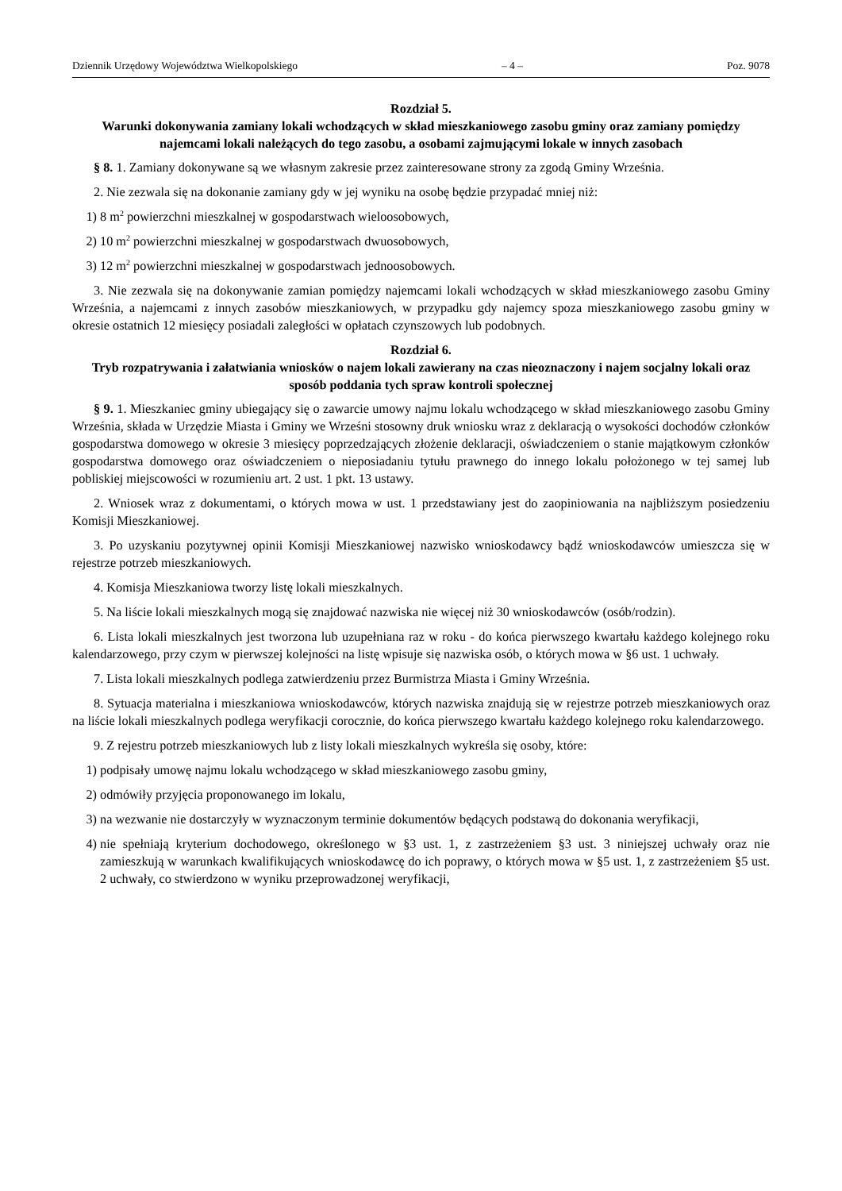Dziennik Urzędowy Województwa Wielkopolskiego – 4 – Poz. 9078
Rozdział 5.
Warunki dokonywania zamiany lokali wchodzących w skład mieszkaniowego zasobu gminy oraz zamiany pomiędzy najemcami lokali należących do tego zasobu, a osobami zajmującymi lokale w innych zasobach
§ 8. 1. Zamiany dokonywane są we własnym zakresie przez zainteresowane strony za zgodą Gminy Września.
2. Nie zezwala się na dokonanie zamiany gdy w jej wyniku na osobę będzie przypadać mniej niż:
1) 8 m<sup>2</sup> powierzchni mieszkalnej w gospodarstwach wieloosobowych,
2) 10 m<sup>2</sup> powierzchni mieszkalnej w gospodarstwach dwuosobowych,
3) 12 m<sup>2</sup> powierzchni mieszkalnej w gospodarstwach jednoosobowych.
3. Nie zezwala się na dokonywanie zamian pomiędzy najemcami lokali wchodzących w skład mieszkaniowego zasobu Gminy Września, a najemcami z innych zasobów mieszkaniowych, w przypadku gdy najemcy spoza mieszkaniowego zasobu gminy w okresie ostatnich 12 miesięcy posiadali zaległości w opłatach czynszowych lub podobnych.
Rozdział 6.
Tryb rozpatrywania i załatwiania wniosków o najem lokali zawierany na czas nieoznaczony i najem socjalny lokali oraz sposób poddania tych spraw kontroli społecznej
§ 9. 1. Mieszkaniec gminy ubiegający się o zawarcie umowy najmu lokalu wchodzącego w skład mieszkaniowego zasobu Gminy Września, składa w Urzędzie Miasta i Gminy we Wrześni stosowny druk wniosku wraz z deklaracją o wysokości dochodów członków gospodarstwa domowego w okresie 3 miesięcy poprzedzających złożenie deklaracji, oświadczeniem o stanie majątkowym członków gospodarstwa domowego oraz oświadczeniem o nieposiadaniu tytułu prawnego do innego lokalu położonego w tej samej lub pobliskiej miejscowości w rozumieniu art. 2 ust. 1 pkt. 13 ustawy.
2. Wniosek wraz z dokumentami, o których mowa w ust. 1 przedstawiany jest do zaopiniowania na najbliższym posiedzeniu Komisji Mieszkaniowej.
3. Po uzyskaniu pozytywnej opinii Komisji Mieszkaniowej nazwisko wnioskodawcy bądź wnioskodawców umieszcza się w rejestrze potrzeb mieszkaniowych.
4. Komisja Mieszkaniowa tworzy listę lokali mieszkalnych.
5. Na liście lokali mieszkalnych mogą się znajdować nazwiska nie więcej niż 30 wnioskodawców (osób/rodzin).
6. Lista lokali mieszkalnych jest tworzona lub uzupełniana raz w roku - do końca pierwszego kwartału każdego kolejnego roku kalendarzowego, przy czym w pierwszej kolejności na listę wpisuje się nazwiska osób, o których mowa w §6 ust. 1 uchwały.
7. Lista lokali mieszkalnych podlega zatwierdzeniu przez Burmistrza Miasta i Gminy Września.
8. Sytuacja materialna i mieszkaniowa wnioskodawców, których nazwiska znajdują się w rejestrze potrzeb mieszkaniowych oraz na liście lokali mieszkalnych podlega weryfikacji corocznie, do końca pierwszego kwartału każdego kolejnego roku kalendarzowego.
9. Z rejestru potrzeb mieszkaniowych lub z listy lokali mieszkalnych wykreśla się osoby, które:
1) podpisały umowę najmu lokalu wchodzącego w skład mieszkaniowego zasobu gminy,
2) odmówiły przyjęcia proponowanego im lokalu,
3) na wezwanie nie dostarczyły w wyznaczonym terminie dokumentów będących podstawą do dokonania weryfikacji,
4) nie spełniają kryterium dochodowego, określonego w §3 ust. 1, z zastrzeżeniem §3 ust. 3 niniejszej uchwały oraz nie zamieszkują w warunkach kwalifikujących wnioskodawcę do ich poprawy, o których mowa w §5 ust. 1, z zastrzeżeniem §5 ust. 2 uchwały, co stwierdzono w wyniku przeprowadzonej weryfikacji,